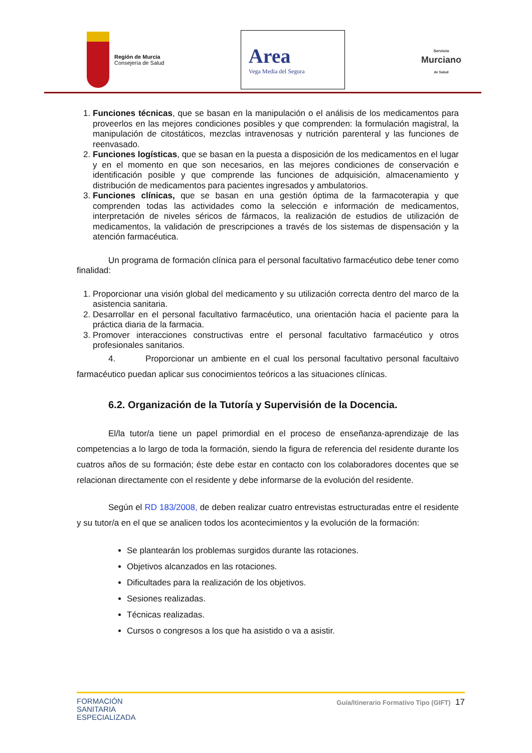Región de Murcia
Consejería de Salud
Area
Vega Media del Segura
Servicio
Murciano
de Salud
1. Funciones técnicas, que se basan en la manipulación o el análisis de los medicamentos para proveerlos en las mejores condiciones posibles y que comprenden: la formulación magistral, la manipulación de citostáticos, mezclas intravenosas y nutrición parenteral y las funciones de reenvasado.
2. Funciones logísticas, que se basan en la puesta a disposición de los medicamentos en el lugar y en el momento en que son necesarios, en las mejores condiciones de conservación e identificación posible y que comprende las funciones de adquisición, almacenamiento y distribución de medicamentos para pacientes ingresados y ambulatorios.
3. Funciones clínicas, que se basan en una gestión óptima de la farmacoterapia y que comprenden todas las actividades como la selección e información de medicamentos, interpretación de niveles séricos de fármacos, la realización de estudios de utilización de medicamentos, la validación de prescripciones a través de los sistemas de dispensación y la atención farmacéutica.
Un programa de formación clínica para el personal facultativo farmacéutico debe tener como finalidad:
1. Proporcionar una visión global del medicamento y su utilización correcta dentro del marco de la asistencia sanitaria.
2. Desarrollar en el personal facultativo farmacéutico, una orientación hacia el paciente para la práctica diaria de la farmacia.
3. Promover interacciones constructivas entre el personal facultativo farmacéutico y otros profesionales sanitarios.
4. Proporcionar un ambiente en el cual los personal facultativo personal facultaivo farmacéutico puedan aplicar sus conocimientos teóricos a las situaciones clínicas.
6.2. Organización de la Tutoría y Supervisión de la Docencia.
El/la tutor/a tiene un papel primordial en el proceso de enseñanza-aprendizaje de las competencias a lo largo de toda la formación, siendo la figura de referencia del residente durante los cuatros años de su formación; éste debe estar en contacto con los colaboradores docentes que se relacionan directamente con el residente y debe informarse de la evolución del residente.
Según el RD 183/2008, de deben realizar cuatro entrevistas estructuradas entre el residente y su tutor/a en el que se analicen todos los acontecimientos y la evolución de la formación:
Se plantearán los problemas surgidos durante las rotaciones.
Objetivos alcanzados en las rotaciones.
Dificultades para la realización de los objetivos.
Sesiones realizadas.
Técnicas realizadas.
Cursos o congresos a los que ha asistido o va a asistir.
FORMACIÓN
SANITARIA
ESPECIALIZADA
Guía/Itinerario Formativo Tipo (GIFT) 17